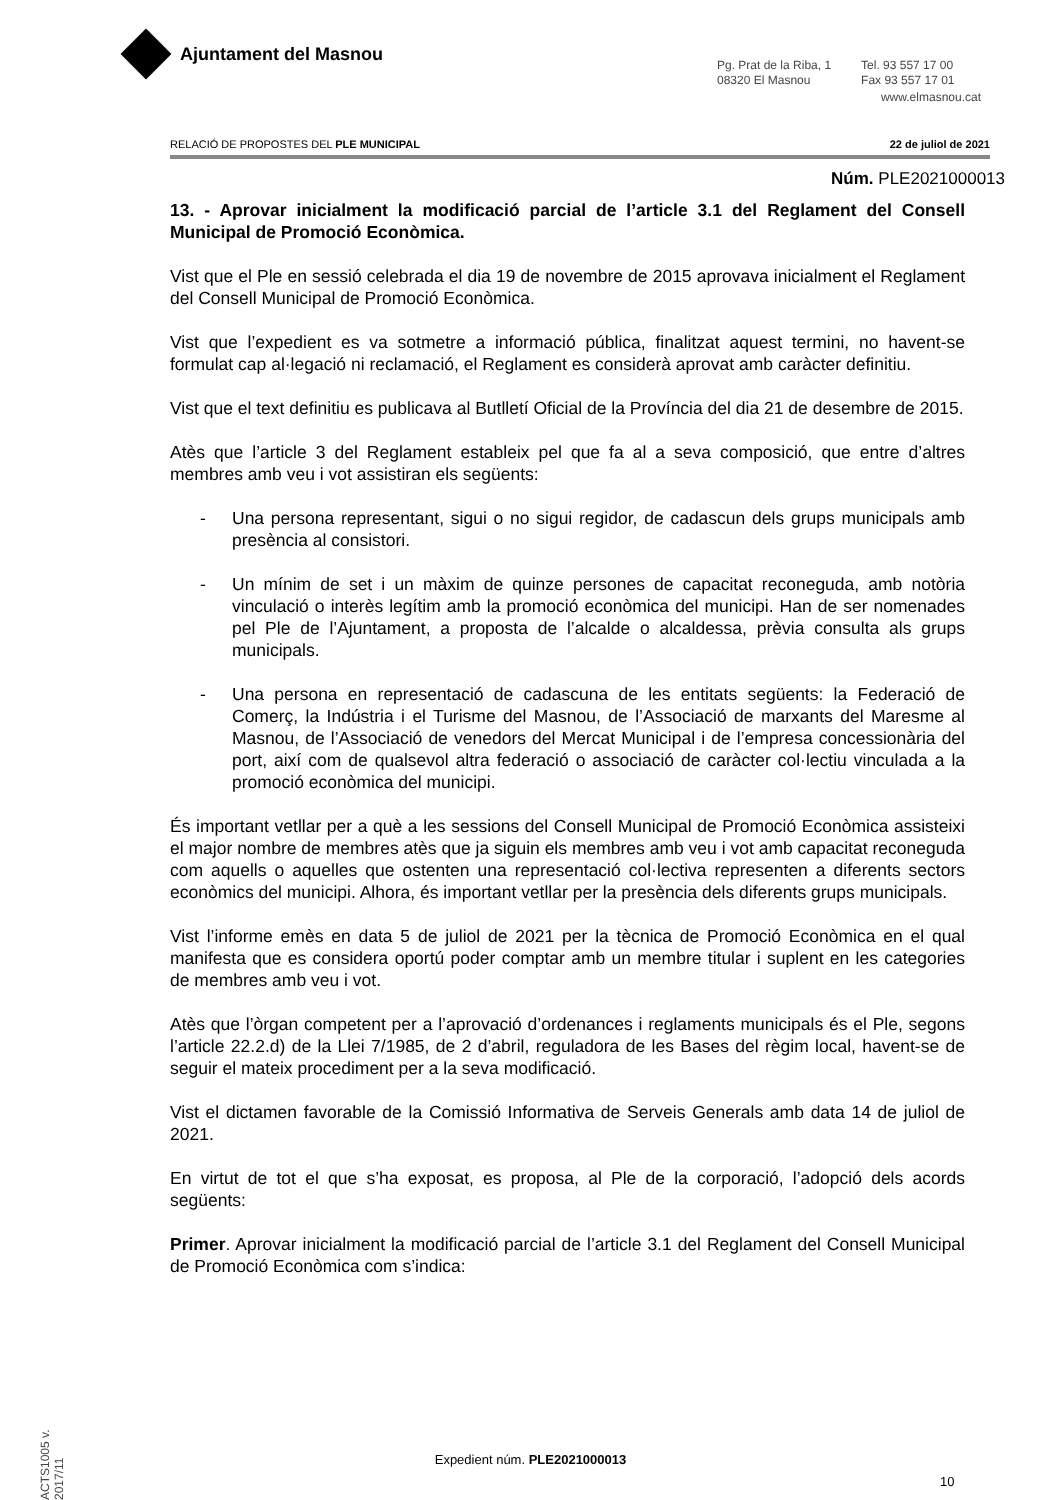Ajuntament del Masnou
Pg. Prat de la Riba, 1
08320 El Masnou
Tel. 93 557 17 00
Fax 93 557 17 01
www.elmasnou.cat
RELACIÓ DE PROPOSTES DEL PLE MUNICIPAL 22 de juliol de 2021
Núm. PLE2021000013
13. - Aprovar inicialment la modificació parcial de l’article 3.1 del Reglament del Consell Municipal de Promoció Econòmica.
Vist que el Ple en sessió celebrada el dia 19 de novembre de 2015 aprovava inicialment el Reglament del Consell Municipal de Promoció Econòmica.
Vist que l’expedient es va sotmetre a informació pública, finalitzat aquest termini, no havent-se formulat cap al·legació ni reclamació, el Reglament es considerà aprovat amb caràcter definitiu.
Vist que el text definitiu es publicava al Butlletí Oficial de la Província del dia 21 de desembre de 2015.
Atès que l’article 3 del Reglament estableix pel que fa al a seva composició, que entre d’altres membres amb veu i vot assistiran els següents:
- Una persona representant, sigui o no sigui regidor, de cadascun dels grups municipals amb presència al consistori.
- Un mínim de set i un màxim de quinze persones de capacitat reconeguda, amb notòria vinculació o interès legítim amb la promoció econòmica del municipi. Han de ser nomenades pel Ple de l’Ajuntament, a proposta de l’alcalde o alcaldessa, prèvia consulta als grups municipals.
- Una persona en representació de cadascuna de les entitats següents: la Federació de Comerç, la Indústria i el Turisme del Masnou, de l’Associació de marxants del Maresme al Masnou, de l’Associació de venedors del Mercat Municipal i de l’empresa concessionària del port, així com de qualsevol altra federació o associació de caràcter col·lectiu vinculada a la promoció econòmica del municipi.
És important vetllar per a què a les sessions del Consell Municipal de Promoció Econòmica assisteixi el major nombre de membres atès que ja siguin els membres amb veu i vot amb capacitat reconeguda com aquells o aquelles que ostenten una representació col·lectiva representen a diferents sectors econòmics del municipi. Alhora, és important vetllar per la presència dels diferents grups municipals.
Vist l’informe emès en data 5 de juliol de 2021 per la tècnica de Promoció Econòmica en el qual manifesta que es considera oportú poder comptar amb un membre titular i suplent en les categories de membres amb veu i vot.
Atès que l’òrgan competent per a l’aprovació d’ordenances i reglaments municipals és el Ple, segons l’article 22.2.d) de la Llei 7/1985, de 2 d’abril, reguladora de les Bases del règim local, havent-se de seguir el mateix procediment per a la seva modificació.
Vist el dictamen favorable de la Comissió Informativa de Serveis Generals amb data 14 de juliol de 2021.
En virtut de tot el que s’ha exposat, es proposa, al Ple de la corporació, l’adopció dels acords següents:
Primer. Aprovar inicialment la modificació parcial de l’article 3.1 del Reglament del Consell Municipal de Promoció Econòmica com s’indica:
ACTS1005 v. 2017/11
Expedient núm. PLE2021000013
10